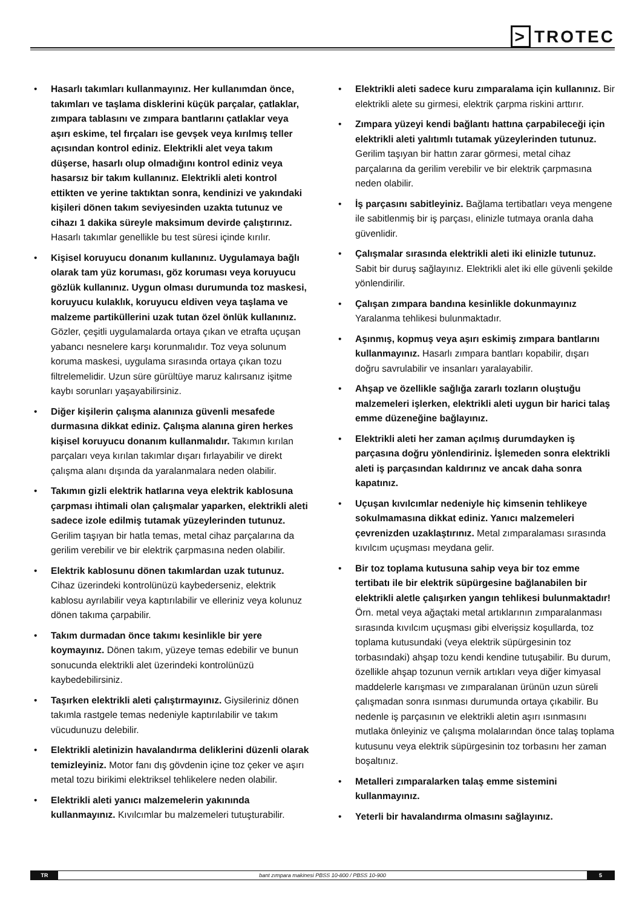> TROTEC
• Hasarlı takımları kullanmayınız. Her kullanımdan önce, takımları ve taşlama disklerini küçük parçalar, çatlaklar, zımpara tablasını ve zımpara bantlarını çatlaklar veya aşırı eskime, tel fırçaları ise gevşek veya kırılmış teller açısından kontrol ediniz. Elektrikli alet veya takım düşerse, hasarlı olup olmadığını kontrol ediniz veya hasarsız bir takım kullanınız. Elektrikli aleti kontrol ettikten ve yerine taktıktan sonra, kendinizi ve yakındaki kişileri dönen takım seviyesinden uzakta tutunuz ve cihazı 1 dakika süreyle maksimum devirde çalıştırınız. Hasarlı takımlar genellikle bu test süresi içinde kırılır.
• Kişisel koruyucu donanım kullanınız. Uygulamaya bağlı olarak tam yüz koruması, göz koruması veya koruyucu gözlük kullanınız. Uygun olması durumunda toz maskesi, koruyucu kulaklık, koruyucu eldiven veya taşlama ve malzeme partiküllerini uzak tutan özel önlük kullanınız. Gözler, çeşitli uygulamalarda ortaya çıkan ve etrafta uçuşan yabancı nesnelere karşı korunmalıdır. Toz veya solunum koruma maskesi, uygulama sırasında ortaya çıkan tozu filtrelemelidir. Uzun süre gürültüye maruz kalırsanız işitme kaybı sorunları yaşayabilirsiniz.
• Diğer kişilerin çalışma alanınıza güvenli mesafede durmasına dikkat ediniz. Çalışma alanına giren herkes kişisel koruyucu donanım kullanmalıdır. Takımın kırılan parçaları veya kırılan takımlar dışarı fırlayabilir ve direkt çalışma alanı dışında da yaralanmalara neden olabilir.
• Takımın gizli elektrik hatlarına veya elektrik kablosuna çarpması ihtimali olan çalışmalar yaparken, elektrikli aleti sadece izole edilmiş tutamak yüzeylerinden tutunuz. Gerilim taşıyan bir hatla temas, metal cihaz parçalarına da gerilim verebilir ve bir elektrik çarpmasına neden olabilir.
• Elektrik kablosunu dönen takımlardan uzak tutunuz. Cihaz üzerindeki kontrolünüzü kaybederseniz, elektrik kablosu ayrılabilir veya kaptırılabilir ve elleriniz veya kolunuz dönen takıma çarpabilir.
• Takım durmadan önce takımı kesinlikle bir yere koymayınız. Dönen takım, yüzeye temas edebilir ve bunun sonucunda elektrikli alet üzerindeki kontrolünüzü kaybedebilirsiniz.
• Taşırken elektrikli aleti çalıştırmayınız. Giysileriniz dönen takımla rastgele temas nedeniyle kaptırılabilir ve takım vücudunuzu delebilir.
• Elektrikli aletinizin havalandırma deliklerini düzenli olarak temizleyiniz. Motor fanı dış gövdenin içine toz çeker ve aşırı metal tozu birikimi elektriksel tehlikelere neden olabilir.
• Elektrikli aleti yanıcı malzemelerin yakınında kullanmayınız. Kıvılcımlar bu malzemeleri tutuşturabilir.
• Elektrikli aleti sadece kuru zımparalama için kullanınız. Bir elektrikli alete su girmesi, elektrik çarpma riskini arttırır.
• Zımpara yüzeyi kendi bağlantı hattına çarpabileceği için elektrikli aleti yalıtımlı tutamak yüzeylerinden tutunuz. Gerilim taşıyan bir hattın zarar görmesi, metal cihaz parçalarına da gerilim verebilir ve bir elektrik çarpmasına neden olabilir.
• İş parçasını sabitleyiniz. Bağlama tertibatları veya mengene ile sabitlenmiş bir iş parçası, elinizle tutmaya oranla daha güvenlidir.
• Çalışmalar sırasında elektrikli aleti iki elinizle tutunuz. Sabit bir duruş sağlayınız. Elektrikli alet iki elle güvenli şekilde yönlendirilir.
• Çalışan zımpara bandına kesinlikle dokunmayınız Yaralanma tehlikesi bulunmaktadır.
• Aşınmış, kopmuş veya aşırı eskimiş zımpara bantlarını kullanmayınız. Hasarlı zımpara bantları kopabilir, dışarı doğru savrulabilir ve insanları yaralayabilir.
• Ahşap ve özellikle sağlığa zararlı tozların oluştuğu malzemeleri işlerken, elektrikli aleti uygun bir harici talaş emme düzeneğine bağlayınız.
• Elektrikli aleti her zaman açılmış durumdayken iş parçasına doğru yönlendiriniz. İşlemeden sonra elektrikli aleti iş parçasından kaldırınız ve ancak daha sonra kapatınız.
• Uçuşan kıvılcımlar nedeniyle hiç kimsenin tehlikeye sokulmamasına dikkat ediniz. Yanıcı malzemeleri çevrenizden uzaklaştırınız. Metal zımparalaması sırasında kıvılcım uçuşması meydana gelir.
• Bir toz toplama kutusuna sahip veya bir toz emme tertibatı ile bir elektrik süpürgesine bağlanabilen bir elektrikli aletle çalışırken yangın tehlikesi bulunmaktadır! Örn. metal veya ağaçtaki metal artıklarının zımparalanması sırasında kıvılcım uçuşması gibi elverişsiz koşullarda, toz toplama kutusundaki (veya elektrik süpürgesinin toz torbasındaki) ahşap tozu kendi kendine tutuşabilir. Bu durum, özellikle ahşap tozunun vernik artıkları veya diğer kimyasal maddelerle karışması ve zımparalanan ürünün uzun süreli çalışmadan sonra ısınması durumunda ortaya çıkabilir. Bu nedenle iş parçasının ve elektrikli aletin aşırı ısınmasını mutlaka önleyiniz ve çalışma molalarından önce talaş toplama kutusunu veya elektrik süpürgesinin toz torbasını her zaman boşaltınız.
• Metalleri zımparalarken talaş emme sistemini kullanmayınız.
• Yeterli bir havalandırma olmasını sağlayınız.
TR
bant zımpara makinesi PBSS 10-800 / PBSS 10-900
5